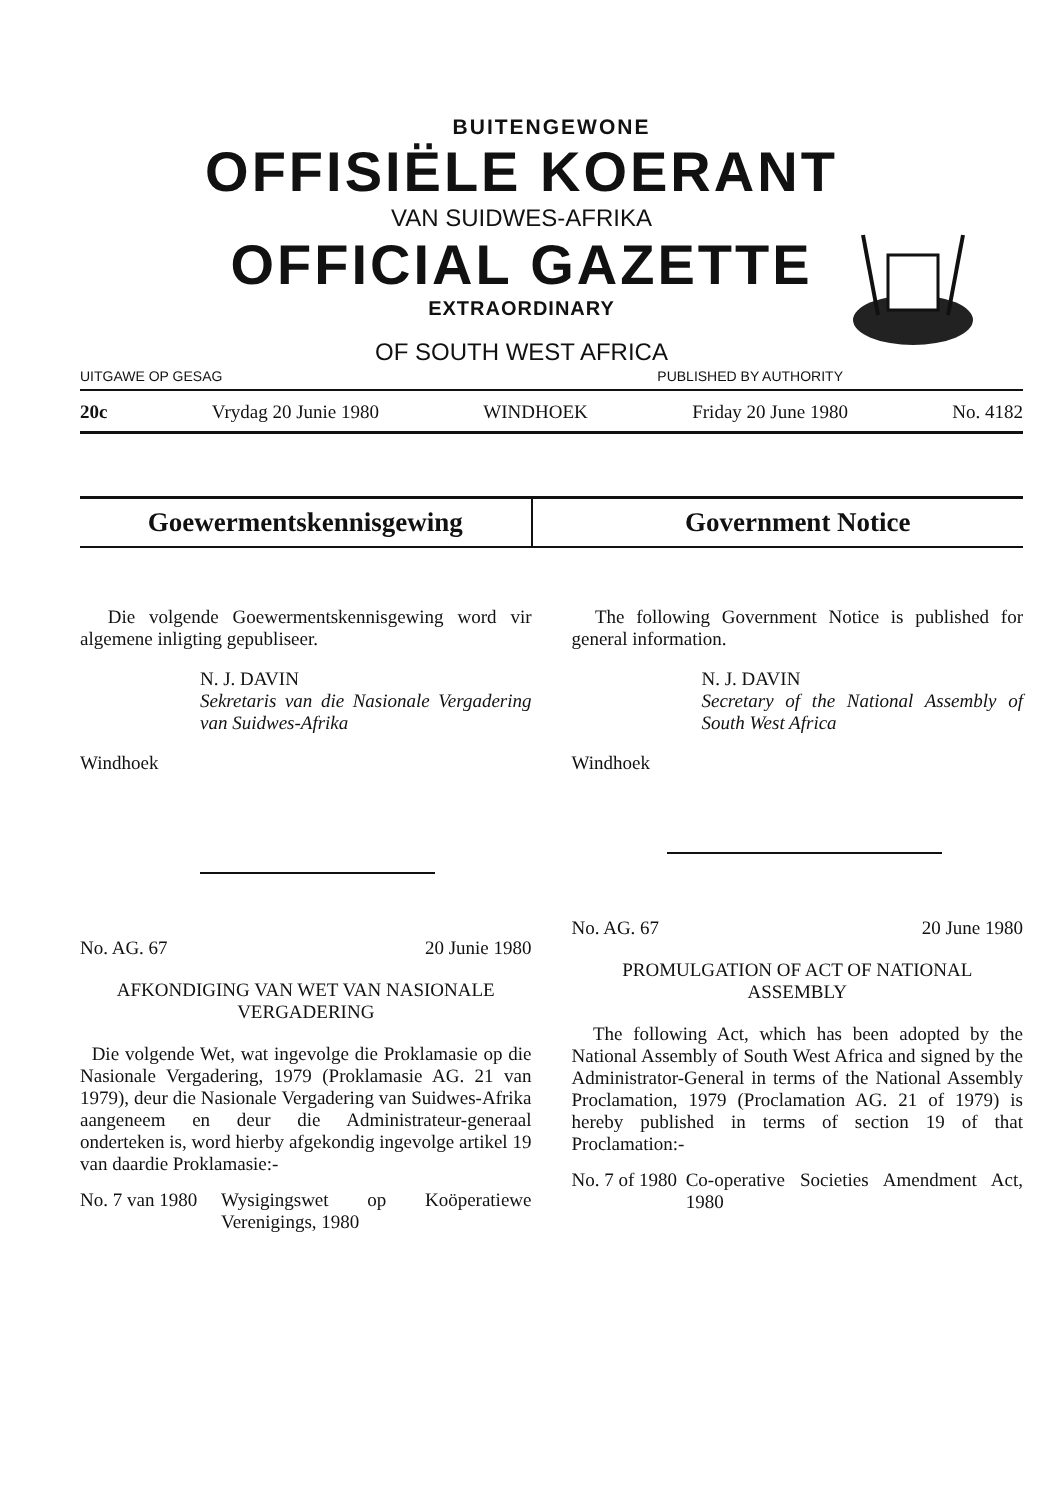BUITENGEWONE
OFFISIËLE KOERANT
VAN SUIDWES-AFRIKA
OFFICIAL GAZETTE
EXTRAORDINARY
OF SOUTH WEST AFRICA
UITGAWE OP GESAG PUBLISHED BY AUTHORITY
20c Vrydag 20 Junie 1980 WINDHOEK Friday 20 June 1980 No. 4182
Goewermentskennisgewing Government Notice
Die volgende Goewermentskennisgewing word vir algemene inligting gepubliseer.
N. J. DAVIN
Sekretaris van die Nasionale Vergadering van Suidwes-Afrika
Windhoek
No. AG. 67 20 Junie 1980
AFKONDIGING VAN WET VAN NASIONALE VERGADERING
Die volgende Wet, wat ingevolge die Proklamasie op die Nasionale Vergadering, 1979 (Proklamasie AG. 21 van 1979), deur die Nasionale Vergadering van Suidwes-Afrika aangeneem en deur die Administrateur-generaal onderteken is, word hierby afgekondig ingevolge artikel 19 van daardie Proklamasie:-
No. 7 van 1980
Wysigingswet op Koöperatiewe Verenigings, 1980
The following Government Notice is published for general information.
N. J. DAVIN
Secretary of the National Assembly of South West Africa
Windhoek
No. AG. 67 20 June 1980
PROMULGATION OF ACT OF NATIONAL ASSEMBLY
The following Act, which has been adopted by the National Assembly of South West Africa and signed by the Administrator-General in terms of the National Assembly Proclamation, 1979 (Proclamation AG. 21 of 1979) is hereby published in terms of section 19 of that Proclamation:-
No. 7 of 1980
Co-operative Societies Amendment Act, 1980